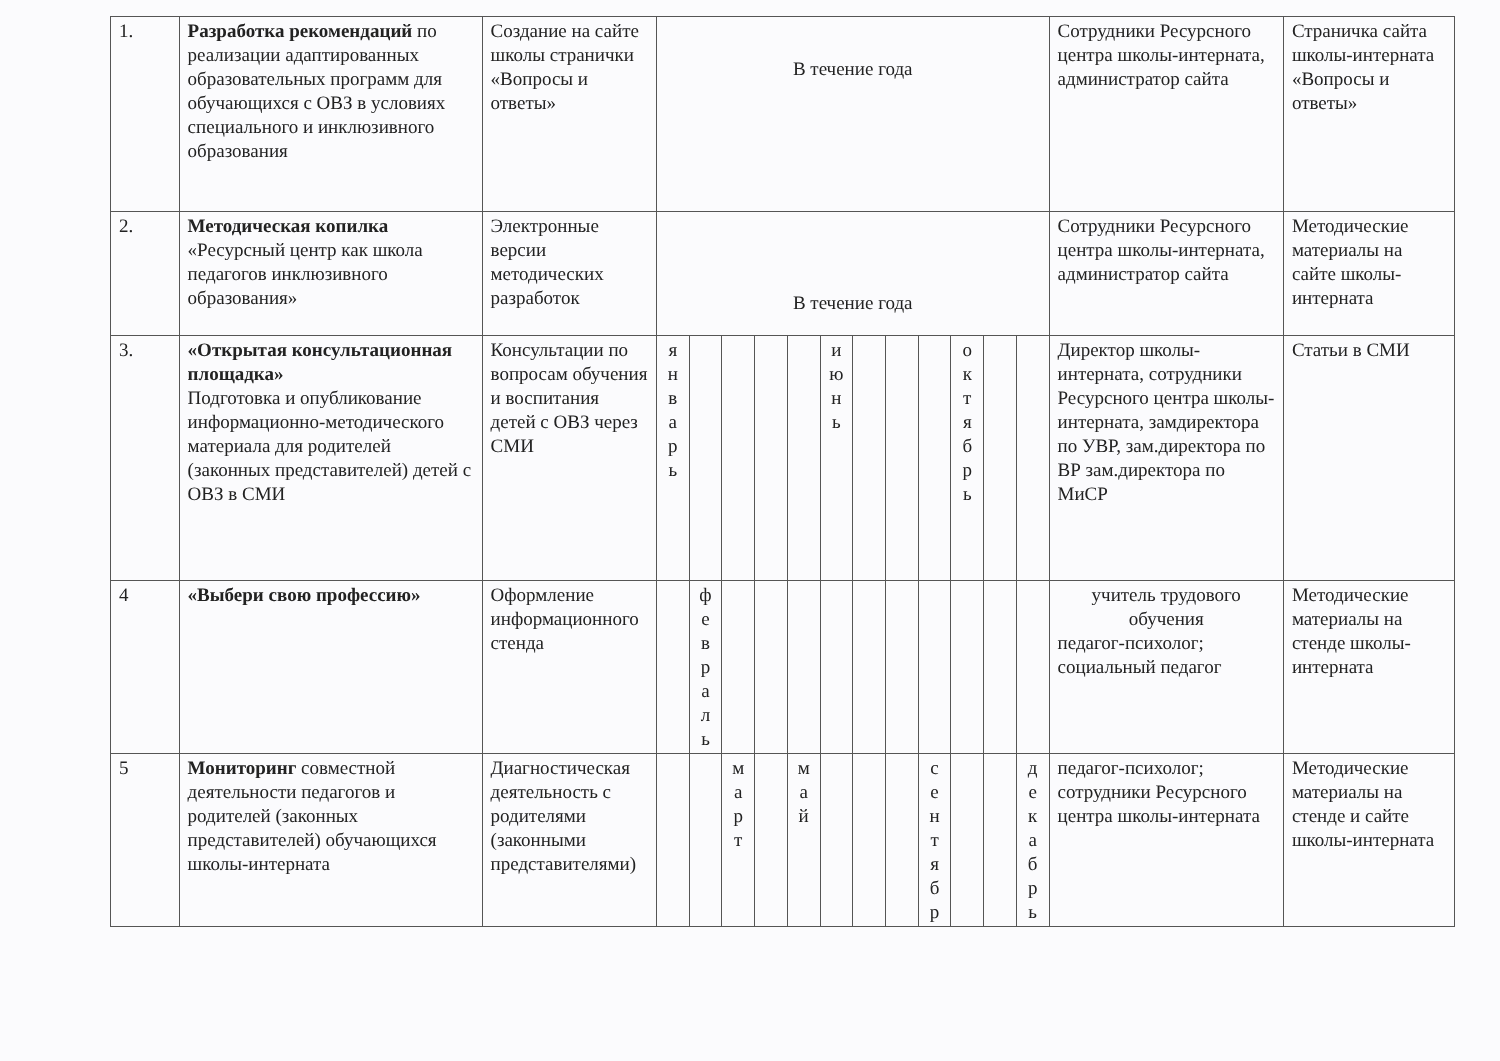| 1. | Разработка рекомендаций по реализации адаптированных образовательных программ для обучающихся с ОВЗ в условиях специального и инклюзивного образования | Создание на сайте школы странички «Вопросы и ответы» | В течение года | | | | | | | | | | | | Сотрудники Ресурсного центра школы-интерната, администратор сайта | Страничка сайта школы-интерната «Вопросы и ответы» |
| 2. | Методическая копилка «Ресурсный центр как школа педагогов инклюзивного образования» | Электронные версии методических разработок | В течение года | | | | | | | | | | | | Сотрудники Ресурсного центра школы-интерната, администратор сайта | Методические материалы на сайте школы-интерната |
| 3. | «Открытая консультационная площадка» Подготовка и опубликование информационно-методического материала для родителей (законных представителей) детей с ОВЗ в СМИ | Консультации по вопросам обучения и воспитания детей с ОВЗ через СМИ | я н в а р ь | | | | | и ю н ь | | | | о к т я б р ь | | | Директор школы-интерната, сотрудники Ресурсного центра школы-интерната, замдиректора по УВР, зам.директора по ВР зам.директора по МиСР | Статьи в СМИ |
| 4 | «Выбери свою профессию» | Оформление информационного стенда | | ф е в р а л ь | | | | | | | | | | | учитель трудового обучения педагог-психолог; социальный педагог | Методические материалы на стенде школы-интерната |
| 5 | Мониторинг совместной деятельности педагогов и родителей (законных представителей) обучающихся школы-интерната | Диагностическая деятельность с родителями (законными представителями) | | | м а р т | | м а й | | | | с е н т я б р | | | д е к а б р ь | педагог-психолог; сотрудники Ресурсного центра школы-интерната | Методические материалы на стенде и сайте школы-интерната |